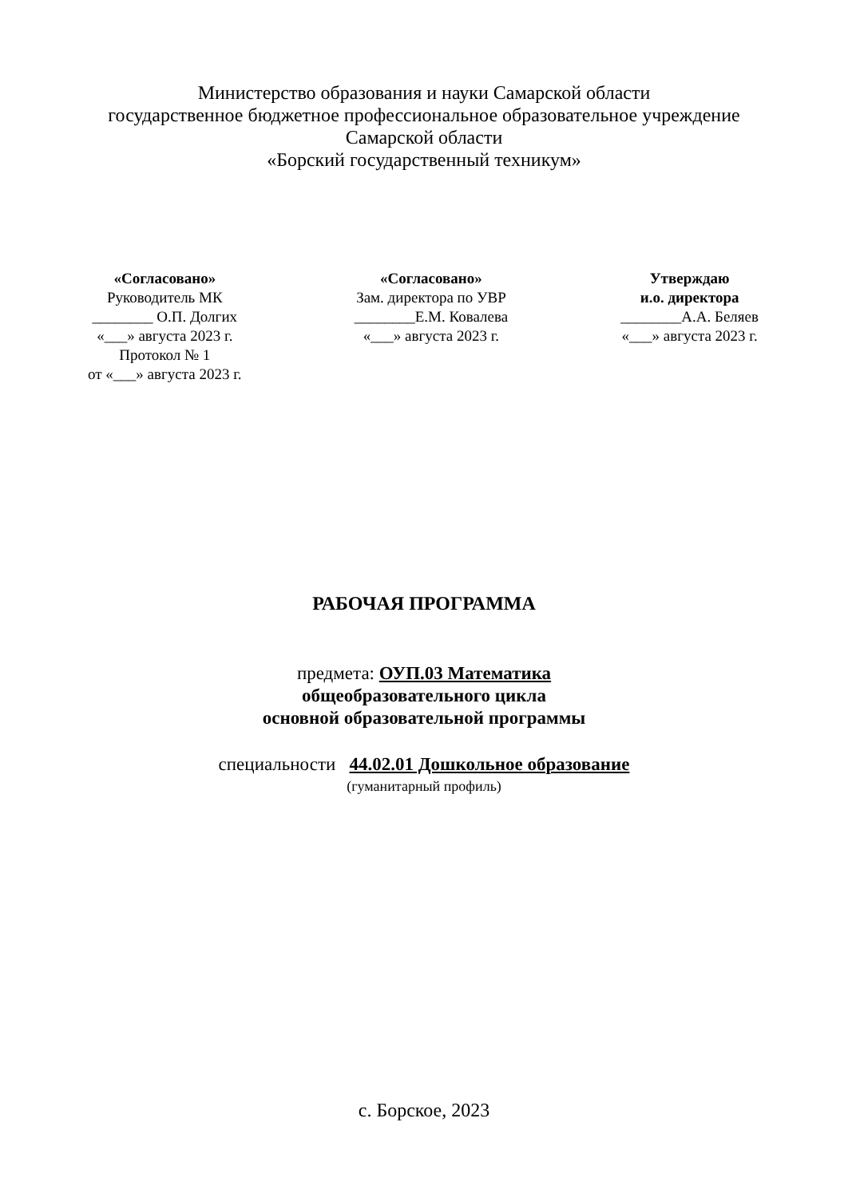Министерство образования и науки Самарской области
государственное бюджетное профессиональное образовательное учреждение
Самарской области
«Борский государственный техникум»
«Согласовано»
Руководитель МК
________ О.П. Долгих
«___» августа 2023 г.
Протокол № 1
от «___» августа 2023 г.
«Согласовано»
Зам. директора по УВР
________Е.М. Ковалева
«___» августа 2023 г.
Утверждаю
и.о. директора
________А.А. Беляев
«___» августа 2023 г.
РАБОЧАЯ ПРОГРАММА
предмета: ОУП.03 Математика
общеобразовательного цикла
основной образовательной программы
специальности 44.02.01 Дошкольное образование
(гуманитарный профиль)
с. Борское, 2023